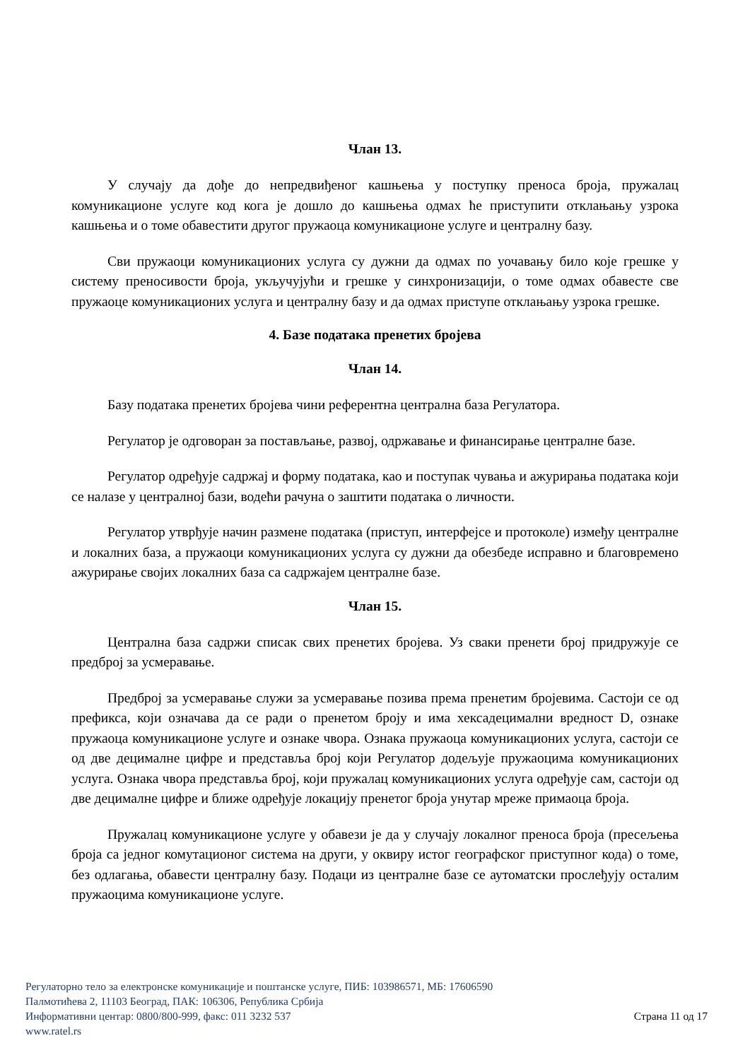Члан 13.
У случају да дође до непредвиђеног кашњења у поступку преноса броја, пружалац комуникационе услуге код кога је дошло до кашњења одмах ће приступити отклањању узрока кашњења и о томе обавестити другог пружаоца комуникационе услуге и централну базу.
Сви пружаоци комуникационих услуга су дужни да одмах по уочавању било које грешке у систему преносивости броја, укључујући и грешке у синхронизацији, о томе одмах обавесте све пружаоце комуникационих услуга и централну базу и да одмах приступе отклањању узрока грешке.
4. Базе података пренетих бројева
Члан 14.
Базу података пренетих бројева чини референтна централна база Регулатора.
Регулатор је одговоран за постављање, развој, одржавање и финансирање централне базе.
Регулатор одређује садржај и форму података, као и поступак чувања и ажурирања података који се налазе у централној бази, водећи рачуна о заштити података о личности.
Регулатор утврђује начин размене података (приступ, интерфејсе и протоколе) између централне и локалних база, а пружаоци комуникационих услуга су дужни да обезбеде исправно и благовремено ажурирање својих локалних база са садржајем централне базе.
Члан 15.
Централна база садржи списак свих пренетих бројева. Уз сваки пренети број придружује се предброј за усмеравање.
Предброј за усмеравање служи за усмеравање позива према пренетим бројевима. Састоји се од префикса, који означава да се ради о пренетом броју и има хексадецимални вредност D, ознаке пружаоца комуникационе услуге и ознаке чвора. Ознака пружаоца комуникационих услуга, састоји се од две децималне цифре и представља број који Регулатор додељује пружаоцима комуникационих услуга. Ознака чвора представља број, који пружалац комуникационих услуга одређује сам, састоји од две децималне цифре и ближе одређује локацију пренетог броја унутар мреже примаоца броја.
Пружалац комуникационе услуге у обавези је да у случају локалног преноса броја (пресељења броја са једног комутационог система на други, у оквиру истог географског приступног кода) о томе, без одлагања, обавести централну базу. Подаци из централне базе се аутоматски прослеђују осталим пружаоцима комуникационе услуге.
Регулаторно тело за електронске комуникације и поштанске услуге, ПИБ: 103986571, МБ: 17606590
Палмотићева 2, 11103 Београд, ПАК: 106306, Република Србија
Информативни центар: 0800/800-999, факс: 011 3232 537 Страна 11 од 17
www.ratel.rs